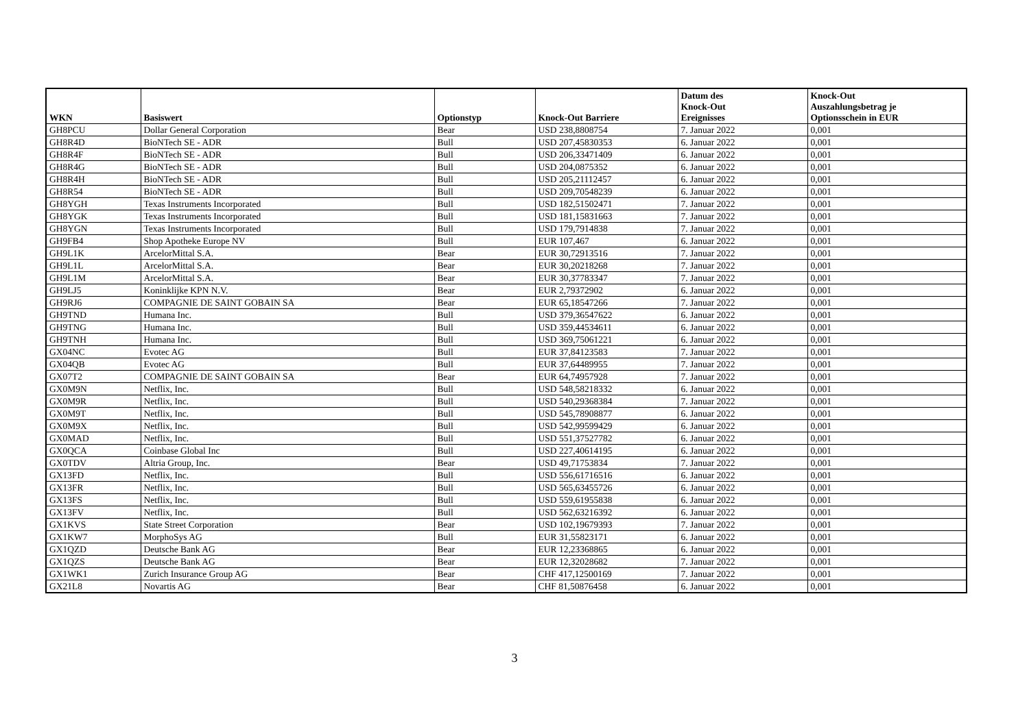| WKN | Basiswert | Optionstyp | Knock-Out Barriere | Datum des Knock-Out Ereignisses | Knock-Out Auszahlungsbetrag je Optionsschein in EUR |
| --- | --- | --- | --- | --- | --- |
| GH8PCU | Dollar General Corporation | Bear | USD 238,8808754 | 7. Januar 2022 | 0,001 |
| GH8R4D | BioNTech SE - ADR | Bull | USD 207,45830353 | 6. Januar 2022 | 0,001 |
| GH8R4F | BioNTech SE - ADR | Bull | USD 206,33471409 | 6. Januar 2022 | 0,001 |
| GH8R4G | BioNTech SE - ADR | Bull | USD 204,0875352 | 6. Januar 2022 | 0,001 |
| GH8R4H | BioNTech SE - ADR | Bull | USD 205,21112457 | 6. Januar 2022 | 0,001 |
| GH8R54 | BioNTech SE - ADR | Bull | USD 209,70548239 | 6. Januar 2022 | 0,001 |
| GH8YGH | Texas Instruments Incorporated | Bull | USD 182,51502471 | 7. Januar 2022 | 0,001 |
| GH8YGK | Texas Instruments Incorporated | Bull | USD 181,15831663 | 7. Januar 2022 | 0,001 |
| GH8YGN | Texas Instruments Incorporated | Bull | USD 179,7914838 | 7. Januar 2022 | 0,001 |
| GH9FB4 | Shop Apotheke Europe NV | Bull | EUR 107,467 | 6. Januar 2022 | 0,001 |
| GH9L1K | ArcelorMittal S.A. | Bear | EUR 30,72913516 | 7. Januar 2022 | 0,001 |
| GH9L1L | ArcelorMittal S.A. | Bear | EUR 30,20218268 | 7. Januar 2022 | 0,001 |
| GH9L1M | ArcelorMittal S.A. | Bear | EUR 30,37783347 | 7. Januar 2022 | 0,001 |
| GH9LJ5 | Koninklijke KPN N.V. | Bear | EUR 2,79372902 | 6. Januar 2022 | 0,001 |
| GH9RJ6 | COMPAGNIE DE SAINT GOBAIN SA | Bear | EUR 65,18547266 | 7. Januar 2022 | 0,001 |
| GH9TND | Humana Inc. | Bull | USD 379,36547622 | 6. Januar 2022 | 0,001 |
| GH9TNG | Humana Inc. | Bull | USD 359,44534611 | 6. Januar 2022 | 0,001 |
| GH9TNH | Humana Inc. | Bull | USD 369,75061221 | 6. Januar 2022 | 0,001 |
| GX04NC | Evotec AG | Bull | EUR 37,84123583 | 7. Januar 2022 | 0,001 |
| GX04QB | Evotec AG | Bull | EUR 37,64489955 | 7. Januar 2022 | 0,001 |
| GX07T2 | COMPAGNIE DE SAINT GOBAIN SA | Bear | EUR 64,74957928 | 7. Januar 2022 | 0,001 |
| GX0M9N | Netflix, Inc. | Bull | USD 548,58218332 | 6. Januar 2022 | 0,001 |
| GX0M9R | Netflix, Inc. | Bull | USD 540,29368384 | 7. Januar 2022 | 0,001 |
| GX0M9T | Netflix, Inc. | Bull | USD 545,78908877 | 6. Januar 2022 | 0,001 |
| GX0M9X | Netflix, Inc. | Bull | USD 542,99599429 | 6. Januar 2022 | 0,001 |
| GX0MAD | Netflix, Inc. | Bull | USD 551,37527782 | 6. Januar 2022 | 0,001 |
| GX0QCA | Coinbase Global Inc | Bull | USD 227,40614195 | 6. Januar 2022 | 0,001 |
| GX0TDV | Altria Group, Inc. | Bear | USD 49,71753834 | 7. Januar 2022 | 0,001 |
| GX13FD | Netflix, Inc. | Bull | USD 556,61716516 | 6. Januar 2022 | 0,001 |
| GX13FR | Netflix, Inc. | Bull | USD 565,63455726 | 6. Januar 2022 | 0,001 |
| GX13FS | Netflix, Inc. | Bull | USD 559,61955838 | 6. Januar 2022 | 0,001 |
| GX13FV | Netflix, Inc. | Bull | USD 562,63216392 | 6. Januar 2022 | 0,001 |
| GX1KVS | State Street Corporation | Bear | USD 102,19679393 | 7. Januar 2022 | 0,001 |
| GX1KW7 | MorphoSys AG | Bull | EUR 31,55823171 | 6. Januar 2022 | 0,001 |
| GX1QZD | Deutsche Bank AG | Bear | EUR 12,23368865 | 6. Januar 2022 | 0,001 |
| GX1QZS | Deutsche Bank AG | Bear | EUR 12,32028682 | 7. Januar 2022 | 0,001 |
| GX1WK1 | Zurich Insurance Group AG | Bear | CHF 417,12500169 | 7. Januar 2022 | 0,001 |
| GX21L8 | Novartis AG | Bear | CHF 81,50876458 | 6. Januar 2022 | 0,001 |
3